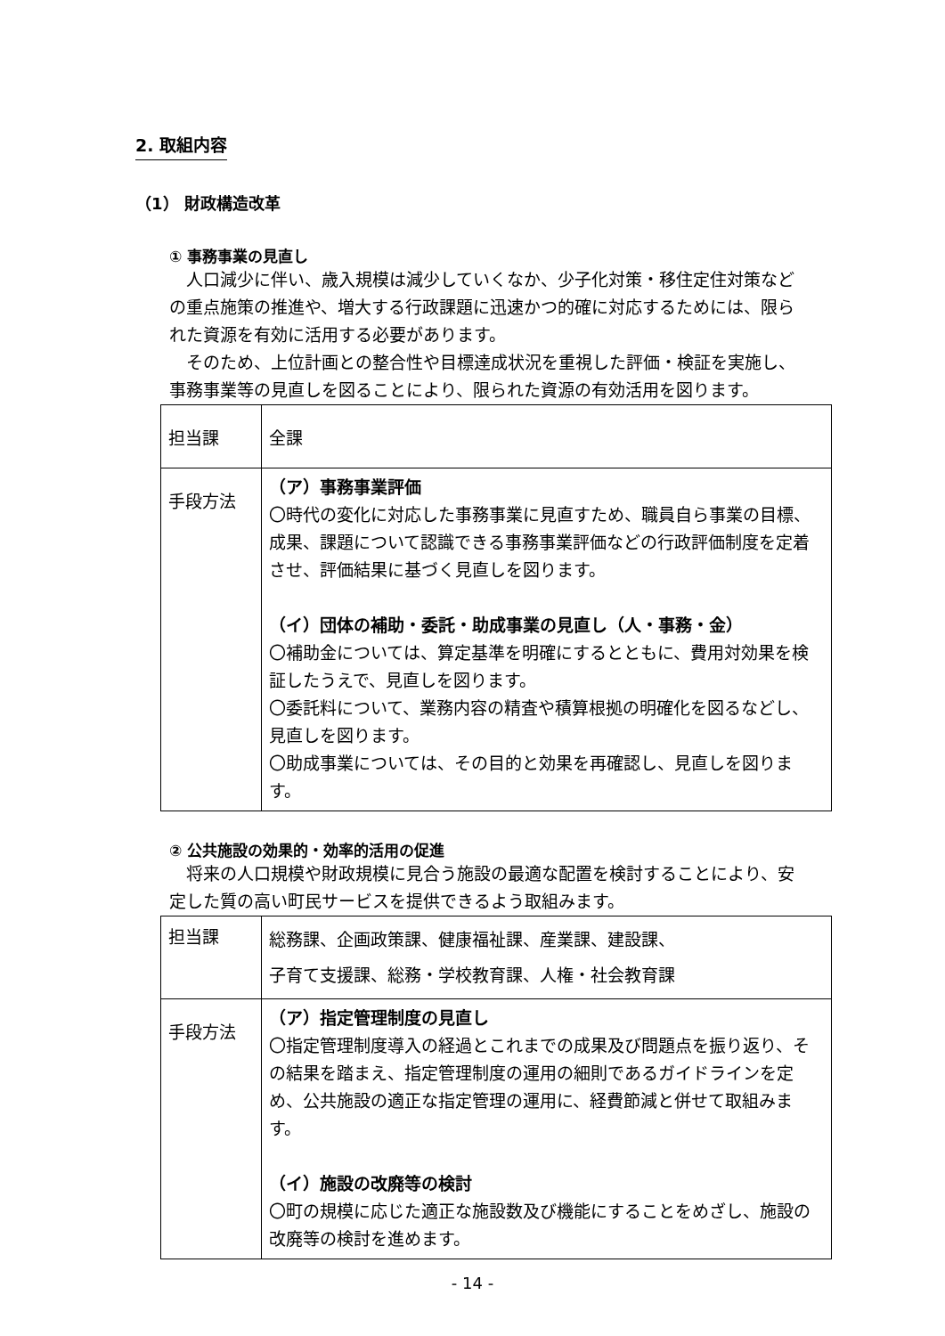2. 取組内容
（1） 財政構造改革
① 事務事業の見直し
　人口減少に伴い、歳入規模は減少していくなか、少子化対策・移住定住対策などの重点施策の推進や、増大する行政課題に迅速かつ的確に対応するためには、限られた資源を有効に活用する必要があります。
　そのため、上位計画との整合性や目標達成状況を重視した評価・検証を実施し、事務事業等の見直しを図ることにより、限られた資源の有効活用を図ります。
| 担当課 | 全課 |
| 手段方法 | （ア）事務事業評価 〇時代の変化に対応した事務事業に見直すため、職員自ら事業の目標、成果、課題について認識できる事務事業評価などの行政評価制度を定着させ、評価結果に基づく見直しを図ります。 （イ）団体の補助・委託・助成事業の見直し（人・事務・金） 〇補助金については、算定基準を明確にするとともに、費用対効果を検証したうえで、見直しを図ります。 〇委託料について、業務内容の精査や積算根拠の明確化を図るなどし、見直しを図ります。 〇助成事業については、その目的と効果を再確認し、見直しを図ります。 |
② 公共施設の効果的・効率的活用の促進
　将来の人口規模や財政規模に見合う施設の最適な配置を検討することにより、安定した質の高い町民サービスを提供できるよう取組みます。
| 担当課 | 総務課、企画政策課、健康福祉課、産業課、建設課、 子育て支援課、総務・学校教育課、人権・社会教育課 |
| 手段方法 | （ア）指定管理制度の見直し 〇指定管理制度導入の経過とこれまでの成果及び問題点を振り返り、その結果を踏まえ、指定管理制度の運用の細則であるガイドラインを定め、公共施設の適正な指定管理の運用に、経費節減と併せて取組みます。 （イ）施設の改廃等の検討 〇町の規模に応じた適正な施設数及び機能にすることをめざし、施設の改廃等の検討を進めます。 |
- 14 -